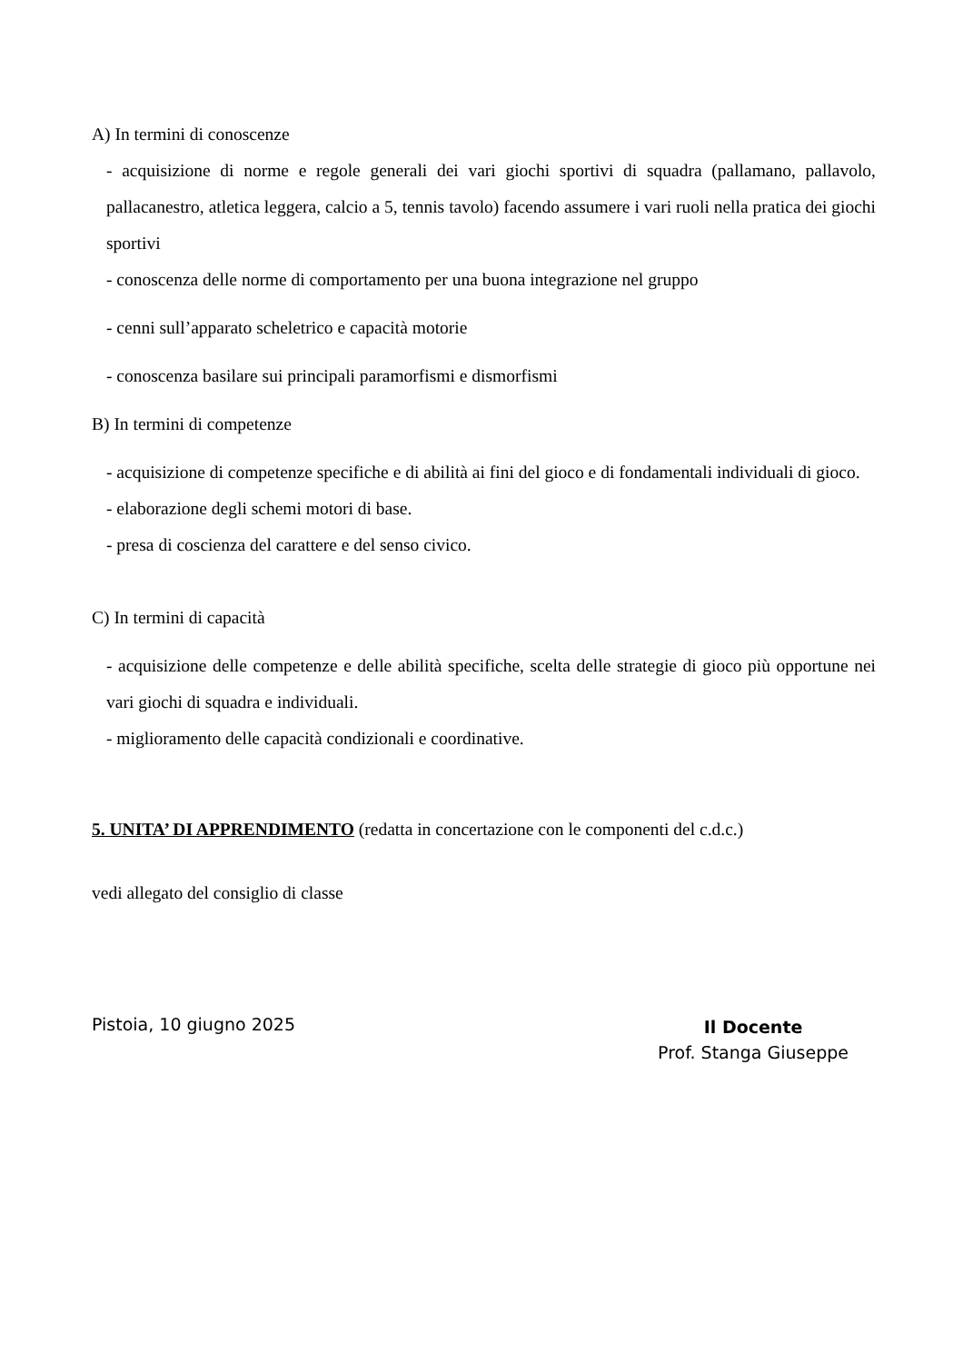A) In termini di conoscenze
- acquisizione di norme e regole generali dei vari giochi sportivi di squadra (pallamano, pallavolo, pallacanestro, atletica leggera, calcio a 5, tennis tavolo) facendo assumere i vari ruoli nella pratica dei giochi sportivi
- conoscenza delle norme di comportamento per una buona integrazione nel gruppo
- cenni sull’apparato scheletrico e capacità motorie
- conoscenza basilare sui principali paramorfismi e dismorfismi
B) In termini di competenze
- acquisizione di competenze specifiche e di abilità ai fini del gioco e di fondamentali individuali di gioco.
- elaborazione degli schemi motori di base.
- presa di coscienza del carattere e del senso civico.
C) In termini di capacità
- acquisizione delle competenze e delle abilità specifiche, scelta delle strategie di gioco più opportune nei vari giochi di squadra e individuali.
- miglioramento delle capacità condizionali e coordinative.
5. UNITA’ DI APPRENDIMENTO (redatta in concertazione con le componenti del c.d.c.)
vedi allegato del consiglio di classe
Pistoia, 10 giugno 2025
Il Docente
Prof. Stanga Giuseppe